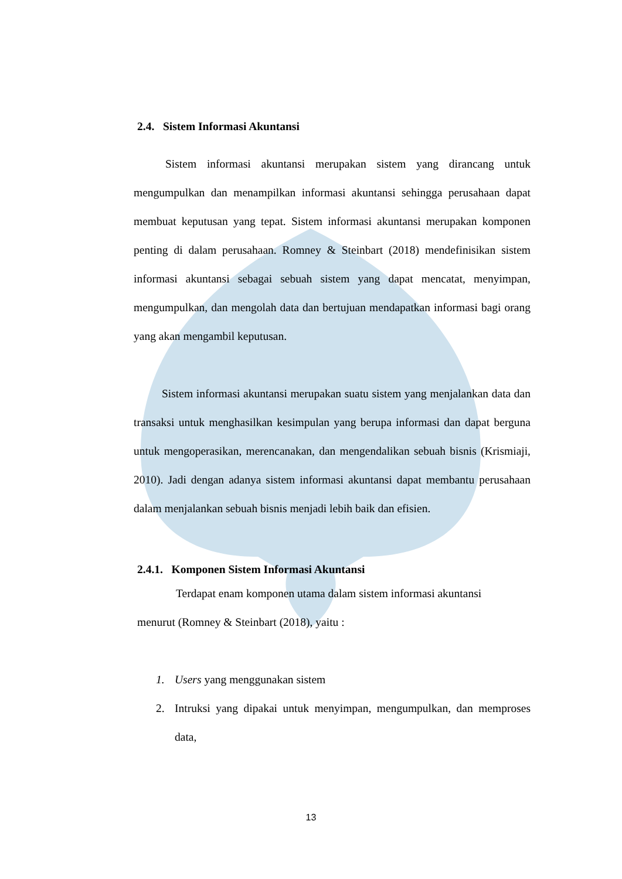2.4. Sistem Informasi Akuntansi
Sistem informasi akuntansi merupakan sistem yang dirancang untuk mengumpulkan dan menampilkan informasi akuntansi sehingga perusahaan dapat membuat keputusan yang tepat. Sistem informasi akuntansi merupakan komponen penting di dalam perusahaan. Romney & Steinbart (2018) mendefinisikan sistem informasi akuntansi sebagai sebuah sistem yang dapat mencatat, menyimpan, mengumpulkan, dan mengolah data dan bertujuan mendapatkan informasi bagi orang yang akan mengambil keputusan.
Sistem informasi akuntansi merupakan suatu sistem yang menjalankan data dan transaksi untuk menghasilkan kesimpulan yang berupa informasi dan dapat berguna untuk mengoperasikan, merencanakan, dan mengendalikan sebuah bisnis (Krismiaji, 2010). Jadi dengan adanya sistem informasi akuntansi dapat membantu perusahaan dalam menjalankan sebuah bisnis menjadi lebih baik dan efisien.
2.4.1. Komponen Sistem Informasi Akuntansi
Terdapat enam komponen utama dalam sistem informasi akuntansi
menurut (Romney & Steinbart (2018), yaitu :
1. Users yang menggunakan sistem
2. Intruksi yang dipakai untuk menyimpan, mengumpulkan, dan memproses data,
13